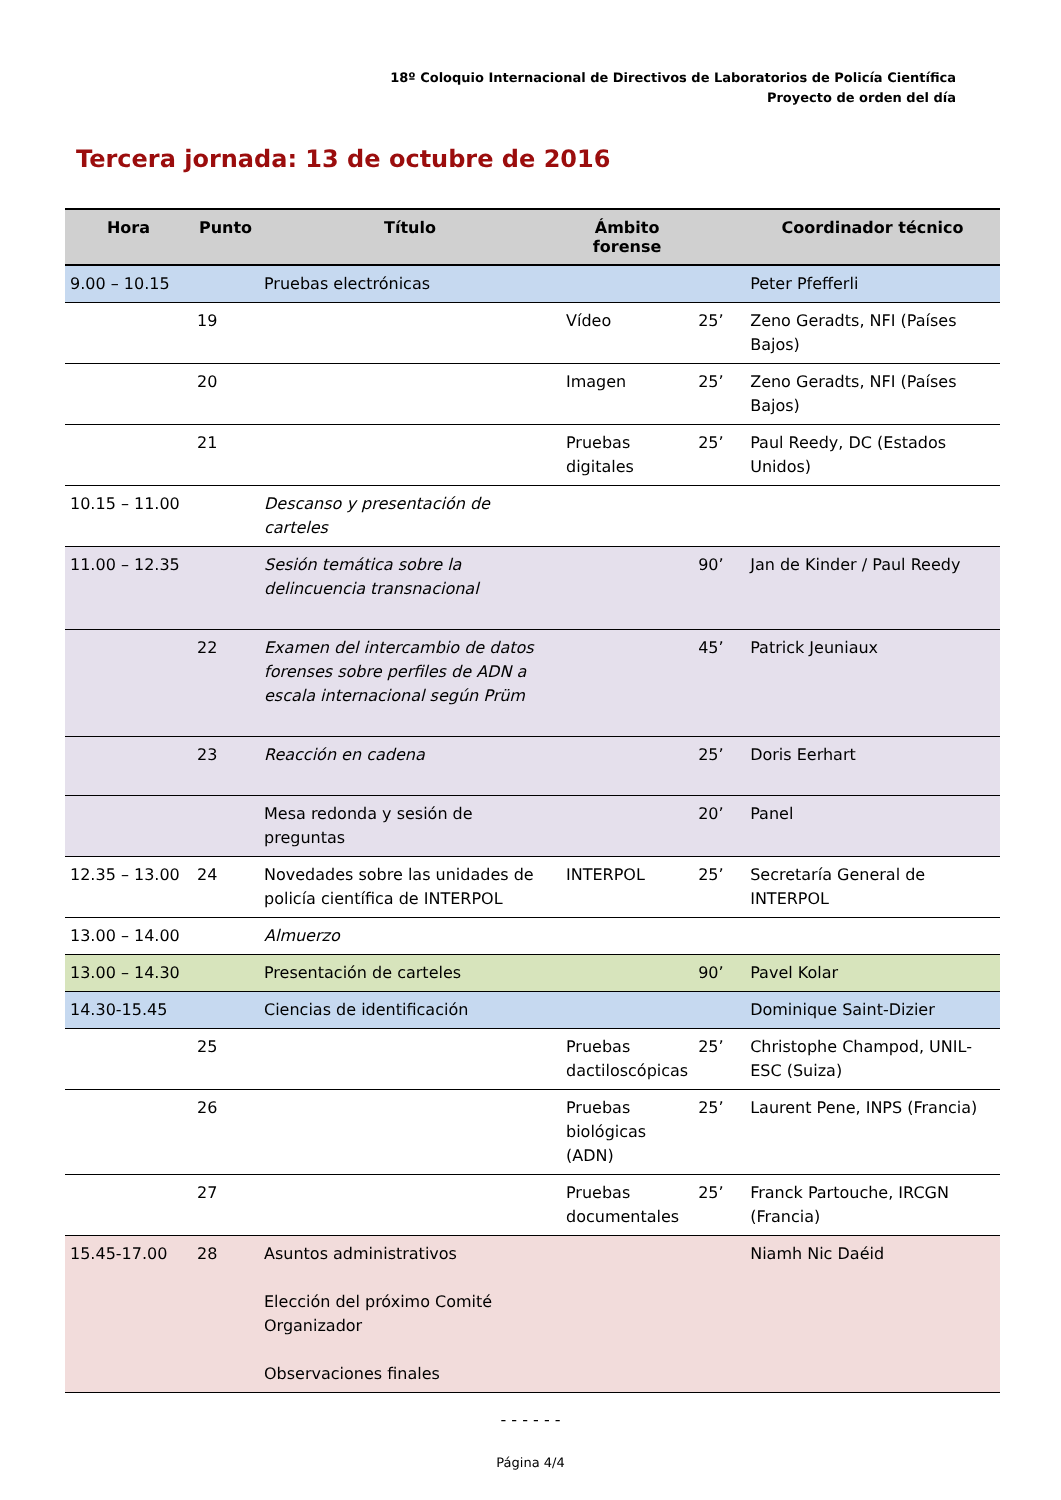18º Coloquio Internacional de Directivos de Laboratorios de Policía Científica
Proyecto de orden del día
Tercera jornada: 13 de octubre de 2016
| Hora | Punto | Título | Ámbito forense | | Coordinador técnico |
| --- | --- | --- | --- | --- | --- |
| 9.00 – 10.15 | | Pruebas electrónicas | | | Peter Pfefferli |
| | 19 | | Vídeo | 25’ | Zeno Geradts, NFI (Países Bajos) |
| | 20 | | Imagen | 25’ | Zeno Geradts, NFI (Países Bajos) |
| | 21 | | Pruebas digitales | 25’ | Paul Reedy, DC (Estados Unidos) |
| 10.15 – 11.00 | | Descanso y presentación de carteles | | | |
| 11.00 – 12.35 | | Sesión temática sobre la delincuencia transnacional | | 90’ | Jan de Kinder / Paul Reedy |
| | 22 | Examen del intercambio de datos forenses sobre perfiles de ADN a escala internacional según Prüm | | 45’ | Patrick Jeuniaux |
| | 23 | Reacción en cadena | | 25’ | Doris Eerhart |
| | | Mesa redonda y sesión de preguntas | | 20’ | Panel |
| 12.35 – 13.00 | 24 | Novedades sobre las unidades de policía científica de INTERPOL | INTERPOL | 25’ | Secretaría General de INTERPOL |
| 13.00 – 14.00 | | Almuerzo | | | |
| 13.00 – 14.30 | | Presentación de carteles | | 90’ | Pavel Kolar |
| 14.30-15.45 | | Ciencias de identificación | | | Dominique Saint-Dizier |
| | 25 | | Pruebas dactiloscópicas | 25’ | Christophe Champod, UNIL-ESC (Suiza) |
| | 26 | | Pruebas biológicas (ADN) | 25’ | Laurent Pene, INPS (Francia) |
| | 27 | | Pruebas documentales | 25’ | Franck Partouche, IRCGN (Francia) |
| 15.45-17.00 | 28 | Asuntos administrativos Elección del próximo Comité Organizador Observaciones finales | | | Niamh Nic Daéid |
- - - - - -
Página 4/4